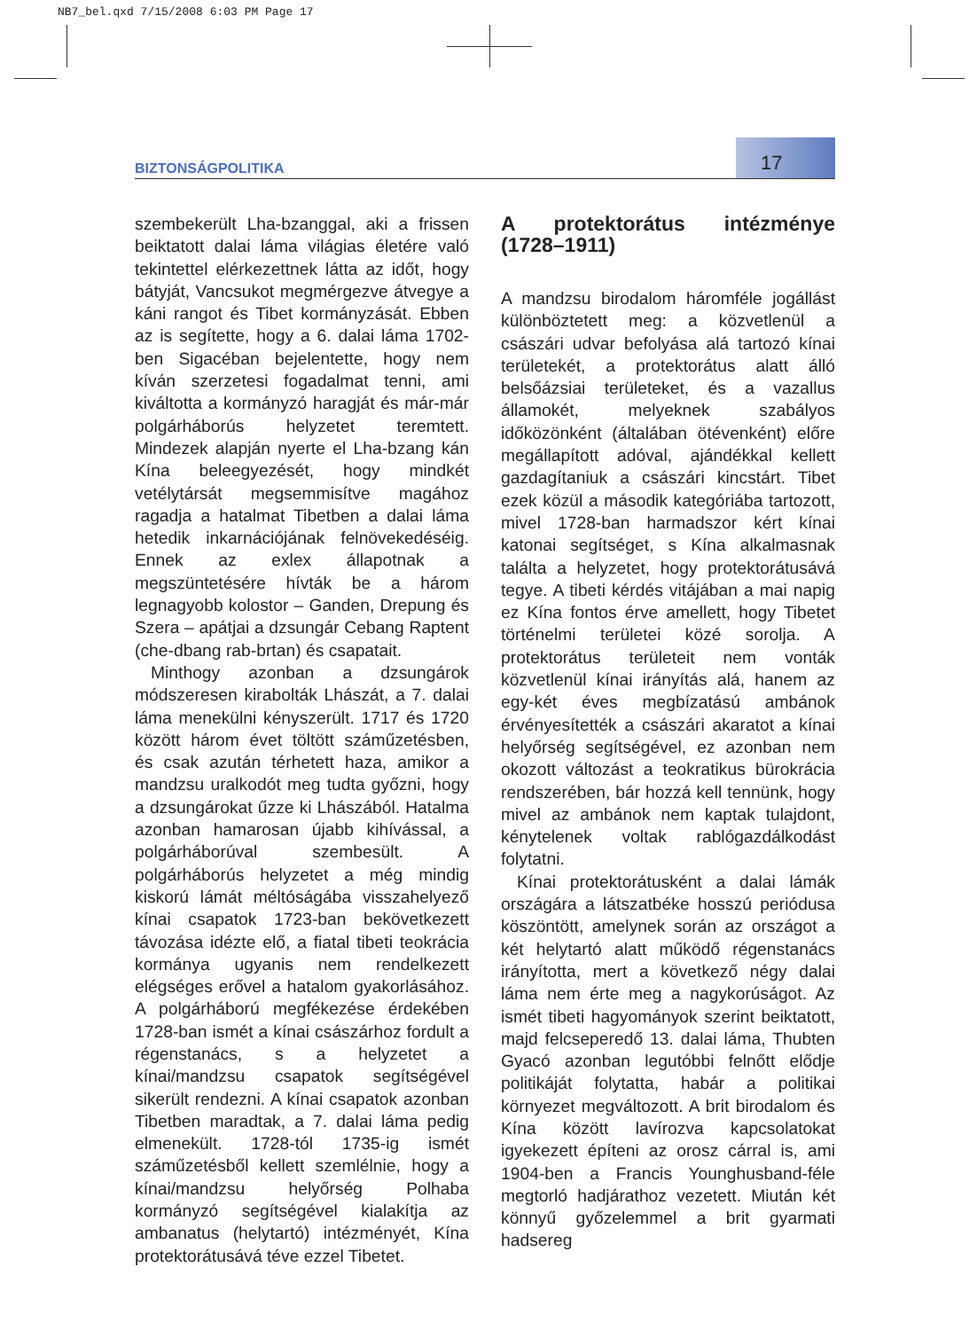NB7_bel.qxd 7/15/2008 6:03 PM Page 17
BIZTONSÁGPOLITIKA 17
szembekerült Lha-bzanggal, aki a frissen beiktatott dalai láma világias életére való tekintettel elérkezettnek látta az időt, hogy bátyját, Vancsukot megmérgezve átvegye a káni rangot és Tibet kormányzását. Ebben az is segítette, hogy a 6. dalai láma 1702-ben Sigacéban bejelentette, hogy nem kíván szerzetesi fogadalmat tenni, ami kiváltotta a kormányzó haragját és már-már polgárháborús helyzetet teremtett. Mindezek alapján nyerte el Lha-bzang kán Kína beleegyezését, hogy mindkét vetélytársát megsemmisítve magához ragadja a hatalmat Tibetben a dalai láma hetedik inkarnációjának felnövekedéséig. Ennek az exlex állapotnak a megszüntetésére hívták be a három legnagyobb kolostor – Ganden, Drepung és Szera – apátjai a dzsungár Cebang Raptent (che-dbang rab-brtan) és csapatait.
Minthogy azonban a dzsungárok módszeresen kirabolták Lhászát, a 7. dalai láma menekülni kényszerült. 1717 és 1720 között három évet töltött száműzetésben, és csak azután térhetett haza, amikor a mandzsu uralkodót meg tudta győzni, hogy a dzsungárokat űzze ki Lhászából. Hatalma azonban hamarosan újabb kihívással, a polgárháborúval szembesült. A polgárháborús helyzetet a még mindig kiskorú lámát méltóságába visszahelyező kínai csapatok 1723-ban bekövetkezett távozása idézte elő, a fiatal tibeti teokrácia kormánya ugyanis nem rendelkezett elégséges erővel a hatalom gyakorlásához. A polgárháború megfékezése érdekében 1728-ban ismét a kínai császárhoz fordult a régenstanács, s a helyzetet a kínai/mandzsu csapatok segítségével sikerült rendezni. A kínai csapatok azonban Tibetben maradtak, a 7. dalai láma pedig elmenekült. 1728-tól 1735-ig ismét száműzetésből kellett szemlélnie, hogy a kínai/mandzsu helyőrség Polhaba kormányzó segítségével kialakítja az ambanatus (helytartó) intézményét, Kína protektorátusává téve ezzel Tibetet.
A protektorátus intézménye (1728–1911)
A mandzsu birodalom háromféle jogállást különböztetett meg: a közvetlenül a császári udvar befolyása alá tartozó kínai területekét, a protektorátus alatt álló belsőázsiai területeket, és a vazallus államokét, melyeknek szabályos időközönként (általában ötévenként) előre megállapított adóval, ajándékkal kellett gazdagítaniuk a császári kincstárt. Tibet ezek közül a második kategóriába tartozott, mivel 1728-ban harmadszor kért kínai katonai segítséget, s Kína alkalmasnak találta a helyzetet, hogy protektorátusává tegye. A tibeti kérdés vitájában a mai napig ez Kína fontos érve amellett, hogy Tibetet történelmi területei közé sorolja. A protektorátus területeit nem vonták közvetlenül kínai irányítás alá, hanem az egy-két éves megbízatású ambánok érvényesítették a császári akaratot a kínai helyőrség segítségével, ez azonban nem okozott változást a teokratikus bürokrácia rendszerében, bár hozzá kell tennünk, hogy mivel az ambánok nem kaptak tulajdont, kénytelenek voltak rablógazdálkodást folytatni.
Kínai protektorátusként a dalai lámák országára a látszatbéke hosszú periódusa köszöntött, amelynek során az országot a két helytartó alatt működő régenstanács irányította, mert a következő négy dalai láma nem érte meg a nagykorúságot. Az ismét tibeti hagyományok szerint beiktatott, majd felcseperedő 13. dalai láma, Thubten Gyacó azonban legutóbbi felnőtt elődje politikáját folytatta, habár a politikai környezet megváltozott. A brit birodalom és Kína között lavírozva kapcsolatokat igyekezett építeni az orosz cárral is, ami 1904-ben a Francis Younghusband-féle megtorló hadjárathoz vezetett. Miután két könnyű győzelemmel a brit gyarmati hadsereg